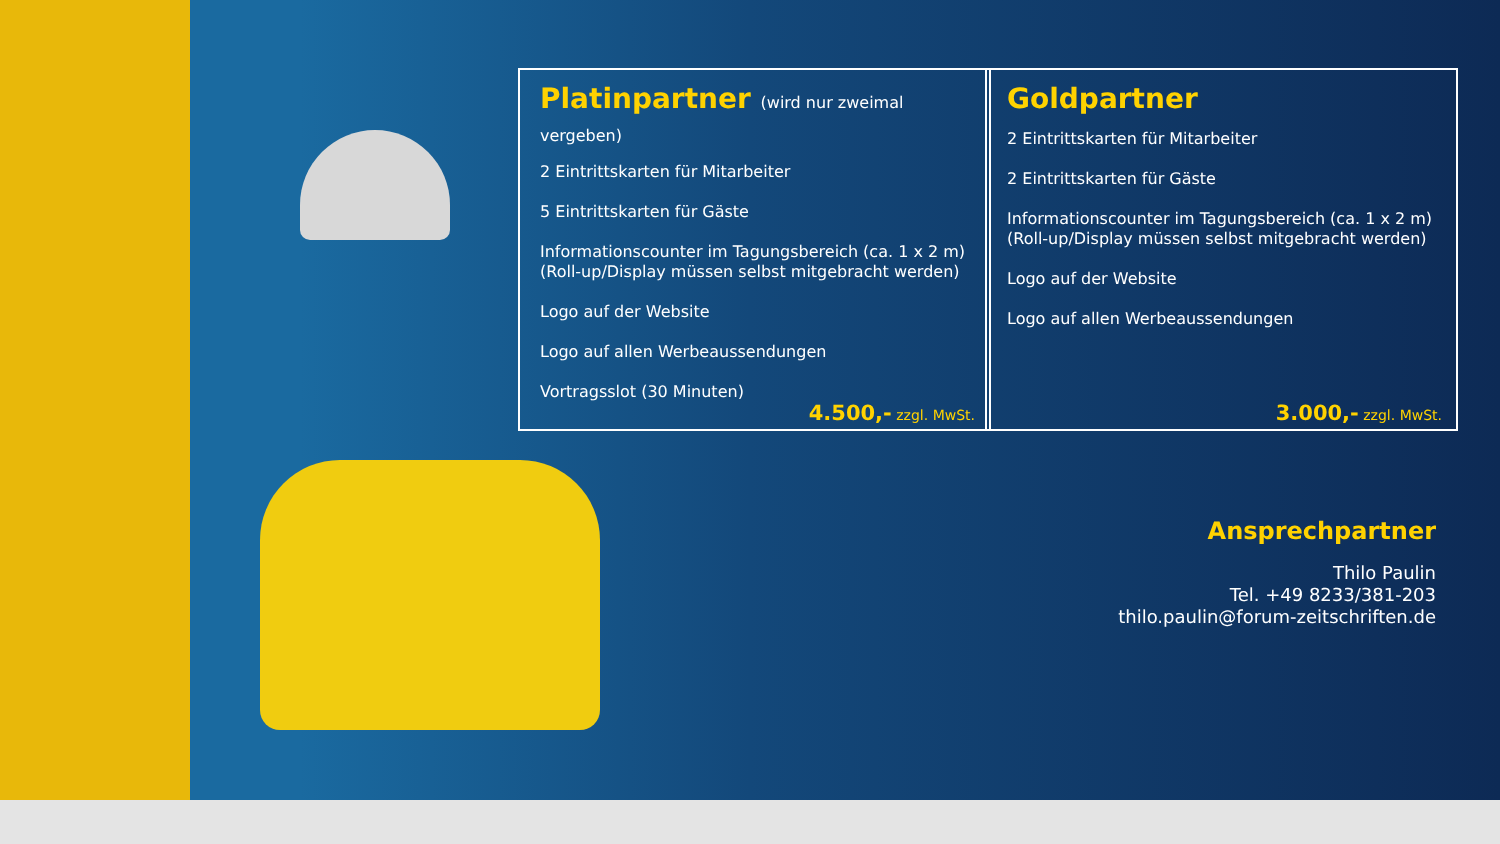Platinpartner (wird nur zweimal vergeben)
2 Eintrittskarten für Mitarbeiter
5 Eintrittskarten für Gäste
Informationscounter im Tagungsbereich (ca. 1 x 2 m)
(Roll-up/Display müssen selbst mitgebracht werden)
Logo auf der Website
Logo auf allen Werbeaussendungen
Vortragsslot (30 Minuten)
4.500,- zzgl. MwSt.
Goldpartner
2 Eintrittskarten für Mitarbeiter
2 Eintrittskarten für Gäste
Informationscounter im Tagungsbereich (ca. 1 x 2 m)
(Roll-up/Display müssen selbst mitgebracht werden)
Logo auf der Website
Logo auf allen Werbeaussendungen
3.000,- zzgl. MwSt.
Ansprechpartner
Thilo Paulin
Tel. +49 8233/381-203
thilo.paulin@forum-zeitschriften.de